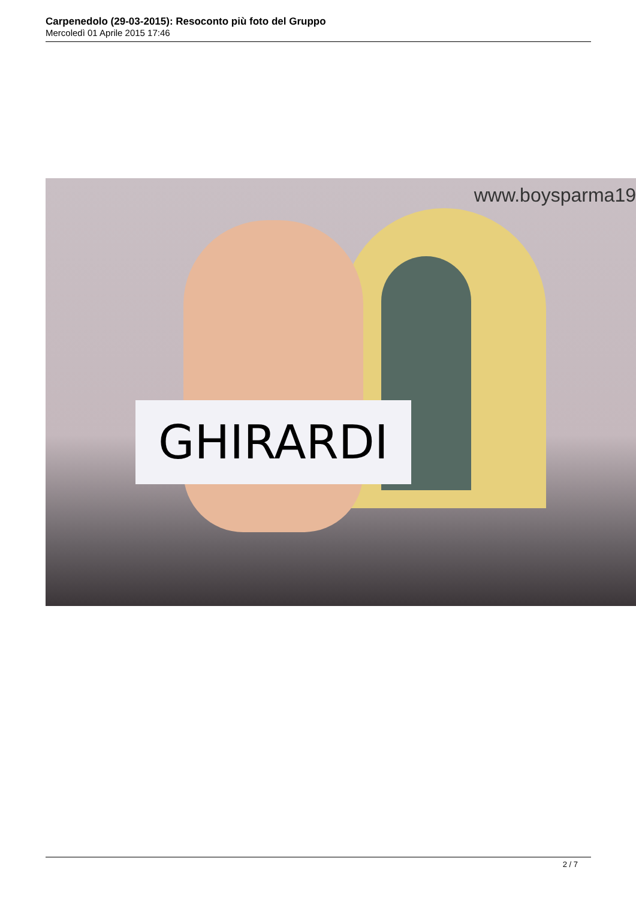Carpenedolo (29-03-2015): Resoconto più foto del Gruppo
Mercoledì 01 Aprile 2015 17:46
GHIRARDI
www.boysparma19
2 / 7